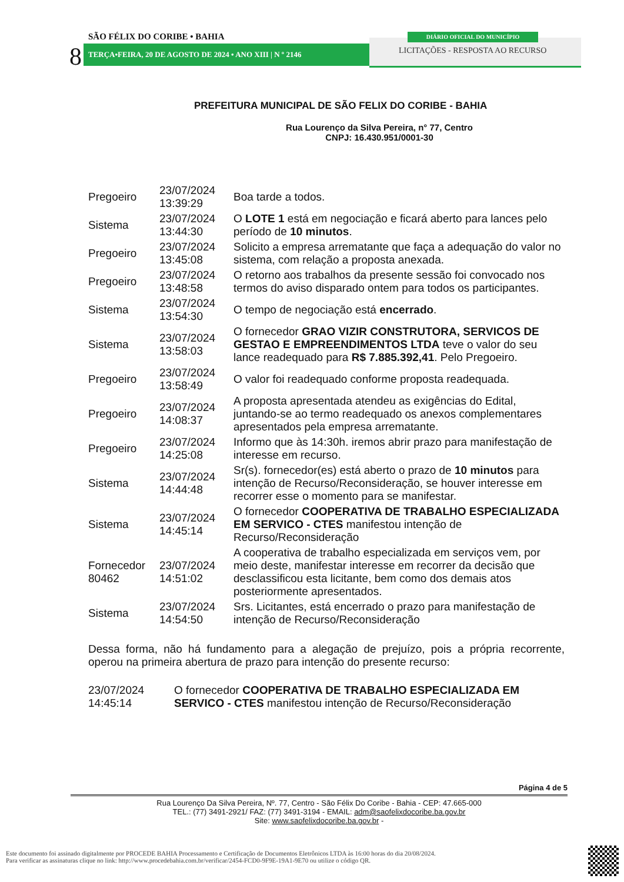SÃO FÉLIX DO CORIBE • BAHIA
8 TERÇA•FEIRA, 20 DE AGOSTO DE 2024 • ANO XIII | N º 2146
DIÁRIO OFICIAL DO MUNICÍPIO
LICITAÇÕES - RESPOSTA AO RECURSO
PREFEITURA MUNICIPAL DE SÃO FELIX DO CORIBE - BAHIA
Rua Lourenço da Silva Pereira, n° 77, Centro
CNPJ: 16.430.951/0001-30
| Pregoeiro | 23/07/2024 13:39:29 | Boa tarde a todos. |
| Sistema | 23/07/2024 13:44:30 | O LOTE 1 está em negociação e ficará aberto para lances pelo período de 10 minutos . |
| Pregoeiro | 23/07/2024 13:45:08 | Solicito a empresa arrematante que faça a adequação do valor no sistema, com relação a proposta anexada. |
| Pregoeiro | 23/07/2024 13:48:58 | O retorno aos trabalhos da presente sessão foi convocado nos termos do aviso disparado ontem para todos os participantes. |
| Sistema | 23/07/2024 13:54:30 | O tempo de negociação está encerrado . |
| Sistema | 23/07/2024 13:58:03 | O fornecedor GRAO VIZIR CONSTRUTORA, SERVICOS DE GESTAO E EMPREENDIMENTOS LTDA teve o valor do seu lance readequado para R$ 7.885.392,41 . Pelo Pregoeiro. |
| Pregoeiro | 23/07/2024 13:58:49 | O valor foi readequado conforme proposta readequada. |
| Pregoeiro | 23/07/2024 14:08:37 | A proposta apresentada atendeu as exigências do Edital, juntando-se ao termo readequado os anexos complementares apresentados pela empresa arrematante. |
| Pregoeiro | 23/07/2024 14:25:08 | Informo que às 14:30h. iremos abrir prazo para manifestação de interesse em recurso. |
| Sistema | 23/07/2024 14:44:48 | Sr(s). fornecedor(es) está aberto o prazo de 10 minutos para intenção de Recurso/Reconsideração, se houver interesse em recorrer esse o momento para se manifestar. |
| Sistema | 23/07/2024 14:45:14 | O fornecedor COOPERATIVA DE TRABALHO ESPECIALIZADA EM SERVICO - CTES manifestou intenção de Recurso/Reconsideração |
| Fornecedor 80462 | 23/07/2024 14:51:02 | A cooperativa de trabalho especializada em serviços vem, por meio deste, manifestar interesse em recorrer da decisão que desclassificou esta licitante, bem como dos demais atos posteriormente apresentados. |
| Sistema | 23/07/2024 14:54:50 | Srs. Licitantes, está encerrado o prazo para manifestação de intenção de Recurso/Reconsideração |
Dessa forma, não há fundamento para a alegação de prejuízo, pois a própria recorrente, operou na primeira abertura de prazo para intenção do presente recurso:
| 23/07/2024 14:45:14 | O fornecedor COOPERATIVA DE TRABALHO ESPECIALIZADA EM SERVICO - CTES manifestou intenção de Recurso/Reconsideração |
Página 4 de 5
Rua Lourenço Da Silva Pereira, Nº. 77, Centro - São Félix Do Coribe - Bahia - CEP: 47.665-000
TEL.: (77) 3491-2921/ FAZ: (77) 3491-3194 - EMAIL: adm@saofelixdocoribe.ba.gov.br
Site: www.saofelixdocoribe.ba.gov.br -
Este documento foi assinado digitalmente por PROCEDE BAHIA Processamento e Certificação de Documentos Eletrônicos LTDA às 16:00 horas do dia 20/08/2024.
Para verificar as assinaturas clique no link: http://www.procedebahia.com.br/verificar/2454-FCD0-9F9E-19A1-9E70 ou utilize o código QR.